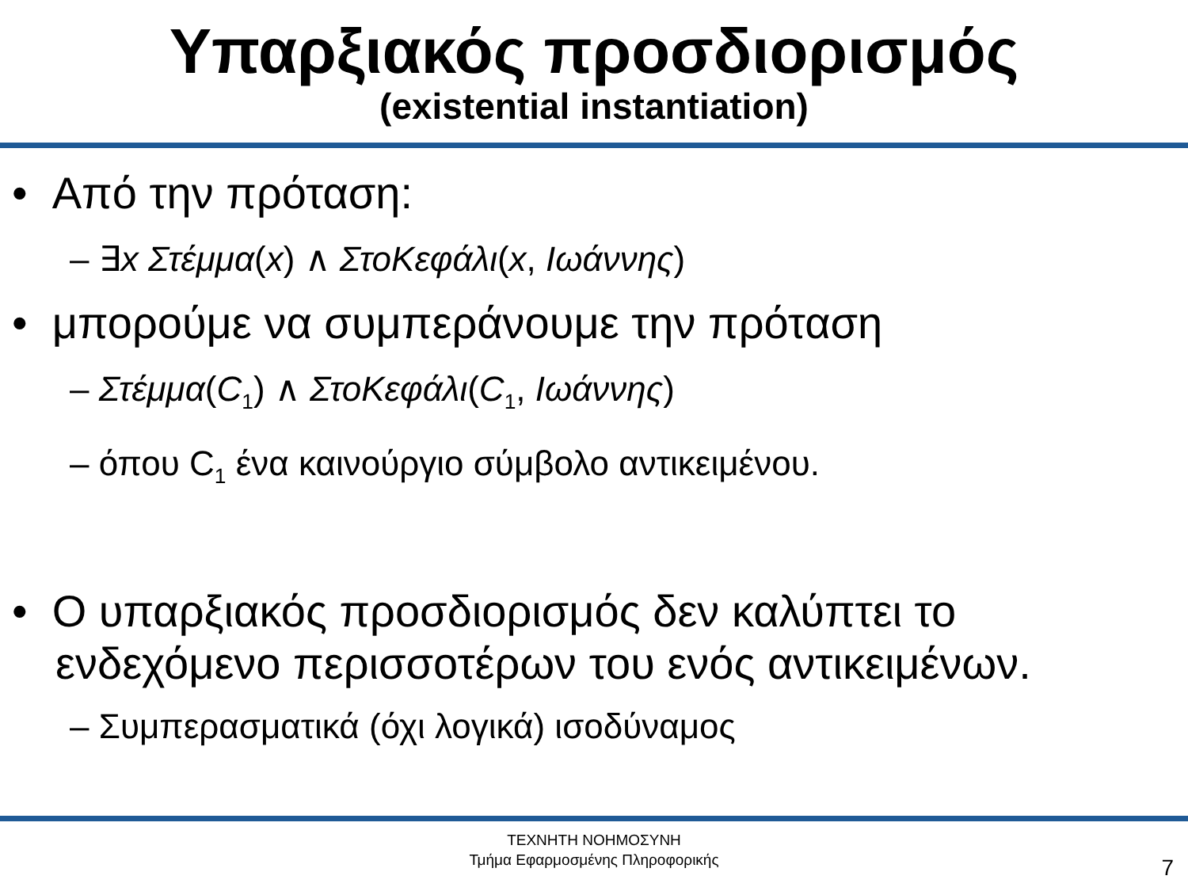Υπαρξιακός προσδιορισμός
(existential instantiation)
• Από την πρόταση:
– ∃x Στέμμα(x) ∧ ΣτοΚεφάλι(x, Ιωάννης)
• μπορούμε να συμπεράνουμε την πρόταση
– Στέμμα(C<sub>1</sub>) ∧ ΣτοΚεφάλι(C<sub>1</sub>, Ιωάννης)
– όπου C<sub>1</sub> ένα καινούργιο σύμβολο αντικειμένου.
• Ο υπαρξιακός προσδιορισμός δεν καλύπτει το ενδεχόμενο περισσοτέρων του ενός αντικειμένων.
– Συμπερασματικά (όχι λογικά) ισοδύναμος
ΤΕΧΝΗΤΗ ΝΟΗΜΟΣΥΝΗ
Τμήμα Εφαρμοσμένης Πληροφορικής
7